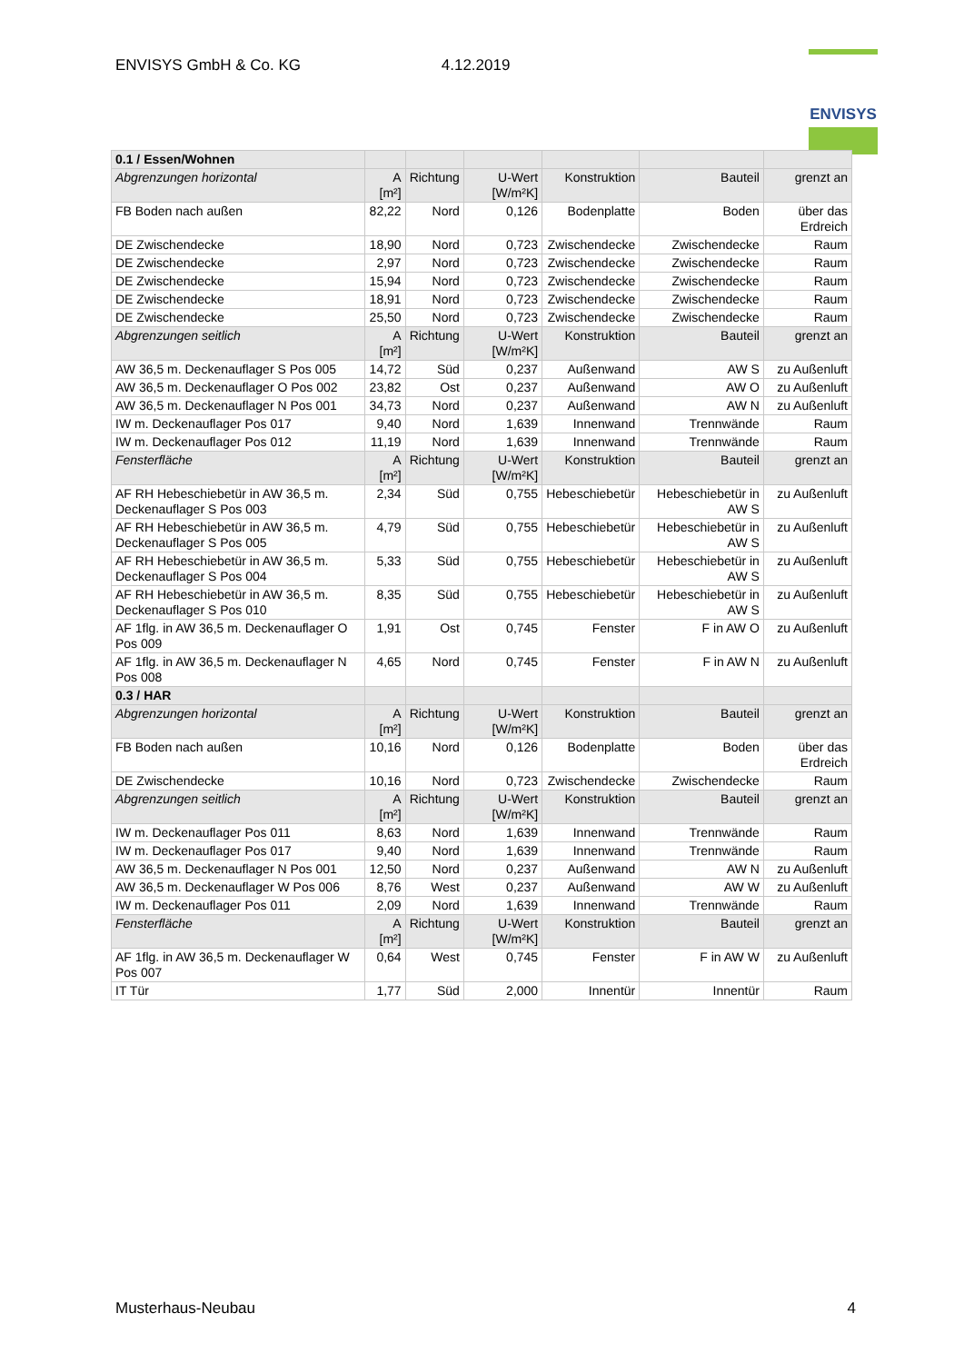ENVISYS GmbH & Co. KG 4.12.2019
ENVISYS
| 0.1 / Essen/Wohnen | | | | | | |
| --- | --- | --- | --- | --- | --- | --- |
| Abgrenzungen horizontal | A [m²] | Richtung | U-Wert [W/m²K] | Konstruktion | Bauteil | grenzt an |
| FB Boden nach außen | 82,22 | Nord | 0,126 | Bodenplatte | Boden | über das Erdreich |
| DE Zwischendecke | 18,90 | Nord | 0,723 | Zwischendecke | Zwischendecke | Raum |
| DE Zwischendecke | 2,97 | Nord | 0,723 | Zwischendecke | Zwischendecke | Raum |
| DE Zwischendecke | 15,94 | Nord | 0,723 | Zwischendecke | Zwischendecke | Raum |
| DE Zwischendecke | 18,91 | Nord | 0,723 | Zwischendecke | Zwischendecke | Raum |
| DE Zwischendecke | 25,50 | Nord | 0,723 | Zwischendecke | Zwischendecke | Raum |
| Abgrenzungen seitlich | A [m²] | Richtung | U-Wert [W/m²K] | Konstruktion | Bauteil | grenzt an |
| AW 36,5 m. Deckenauflager S Pos 005 | 14,72 | Süd | 0,237 | Außenwand | AW S | zu Außenluft |
| AW 36,5 m. Deckenauflager O Pos 002 | 23,82 | Ost | 0,237 | Außenwand | AW O | zu Außenluft |
| AW 36,5 m. Deckenauflager N Pos 001 | 34,73 | Nord | 0,237 | Außenwand | AW N | zu Außenluft |
| IW m. Deckenauflager Pos 017 | 9,40 | Nord | 1,639 | Innenwand | Trennwände | Raum |
| IW m. Deckenauflager Pos 012 | 11,19 | Nord | 1,639 | Innenwand | Trennwände | Raum |
| Fensterfläche | A [m²] | Richtung | U-Wert [W/m²K] | Konstruktion | Bauteil | grenzt an |
| AF RH Hebeschiebetür in AW 36,5 m. Deckenauflager S Pos 003 | 2,34 | Süd | 0,755 | Hebeschiebetür | Hebeschiebetür in AW S | zu Außenluft |
| AF RH Hebeschiebetür in AW 36,5 m. Deckenauflager S Pos 005 | 4,79 | Süd | 0,755 | Hebeschiebetür | Hebeschiebetür in AW S | zu Außenluft |
| AF RH Hebeschiebetür in AW 36,5 m. Deckenauflager S Pos 004 | 5,33 | Süd | 0,755 | Hebeschiebetür | Hebeschiebetür in AW S | zu Außenluft |
| AF RH Hebeschiebetür in AW 36,5 m. Deckenauflager S Pos 010 | 8,35 | Süd | 0,755 | Hebeschiebetür | Hebeschiebetür in AW S | zu Außenluft |
| AF 1flg. in AW 36,5 m. Deckenauflager O Pos 009 | 1,91 | Ost | 0,745 | Fenster | F in AW O | zu Außenluft |
| AF 1flg. in AW 36,5 m. Deckenauflager N Pos 008 | 4,65 | Nord | 0,745 | Fenster | F in AW N | zu Außenluft |
| 0.3 / HAR | | | | | | |
| Abgrenzungen horizontal | A [m²] | Richtung | U-Wert [W/m²K] | Konstruktion | Bauteil | grenzt an |
| FB Boden nach außen | 10,16 | Nord | 0,126 | Bodenplatte | Boden | über das Erdreich |
| DE Zwischendecke | 10,16 | Nord | 0,723 | Zwischendecke | Zwischendecke | Raum |
| Abgrenzungen seitlich | A [m²] | Richtung | U-Wert [W/m²K] | Konstruktion | Bauteil | grenzt an |
| IW m. Deckenauflager Pos 011 | 8,63 | Nord | 1,639 | Innenwand | Trennwände | Raum |
| IW m. Deckenauflager Pos 017 | 9,40 | Nord | 1,639 | Innenwand | Trennwände | Raum |
| AW 36,5 m. Deckenauflager N Pos 001 | 12,50 | Nord | 0,237 | Außenwand | AW N | zu Außenluft |
| AW 36,5 m. Deckenauflager W Pos 006 | 8,76 | West | 0,237 | Außenwand | AW W | zu Außenluft |
| IW m. Deckenauflager Pos 011 | 2,09 | Nord | 1,639 | Innenwand | Trennwände | Raum |
| Fensterfläche | A [m²] | Richtung | U-Wert [W/m²K] | Konstruktion | Bauteil | grenzt an |
| AF 1flg. in AW 36,5 m. Deckenauflager W Pos 007 | 0,64 | West | 0,745 | Fenster | F in AW W | zu Außenluft |
| IT Tür | 1,77 | Süd | 2,000 | Innentür | Innentür | Raum |
Musterhaus-Neubau 4